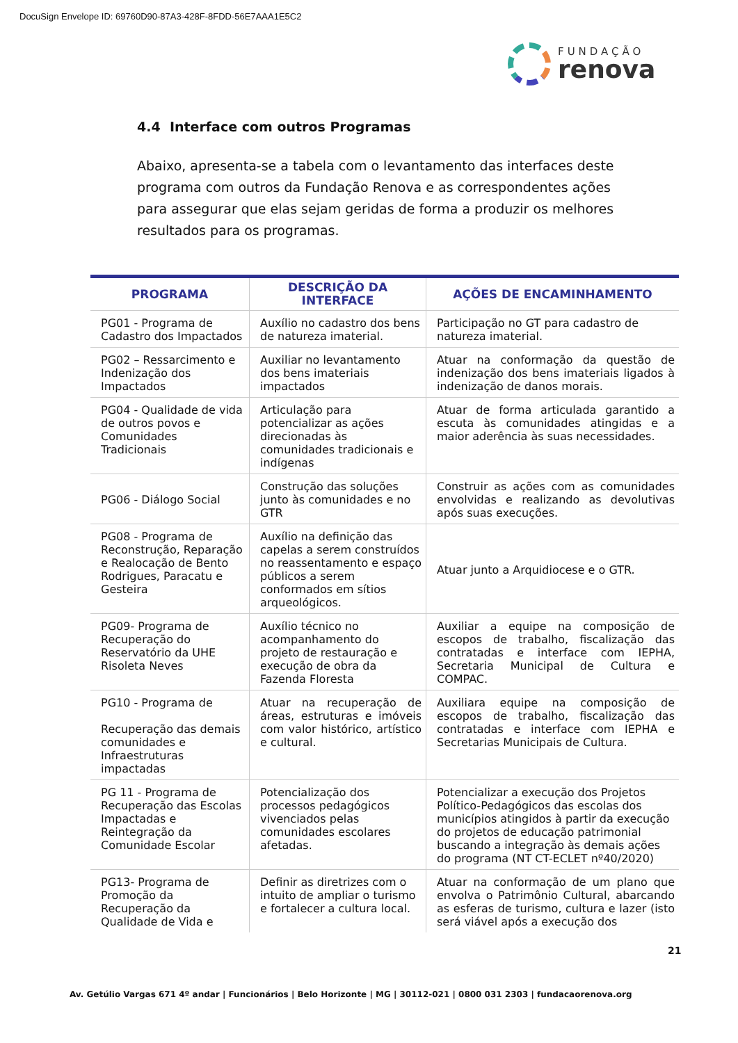DocuSign Envelope ID: 69760D90-87A3-428F-8FDD-56E7AAA1E5C2
FUNDAÇÃO
renova
4.4 Interface com outros Programas
Abaixo, apresenta-se a tabela com o levantamento das interfaces deste programa com outros da Fundação Renova e as correspondentes ações para assegurar que elas sejam geridas de forma a produzir os melhores resultados para os programas.
| PROGRAMA | DESCRIÇÃO DA INTERFACE | AÇÕES DE ENCAMINHAMENTO |
| --- | --- | --- |
| PG01 - Programa de Cadastro dos Impactados | Auxílio no cadastro dos bens de natureza imaterial. | Participação no GT para cadastro de natureza imaterial. |
| PG02 – Ressarcimento e Indenização dos Impactados | Auxiliar no levantamento dos bens imateriais impactados | Atuar na conformação da questão de indenização dos bens imateriais ligados à indenização de danos morais. |
| PG04 - Qualidade de vida de outros povos e Comunidades Tradicionais | Articulação para potencializar as ações direcionadas às comunidades tradicionais e indígenas | Atuar de forma articulada garantido a escuta às comunidades atingidas e a maior aderência às suas necessidades. |
| PG06 - Diálogo Social | Construção das soluções junto às comunidades e no GTR | Construir as ações com as comunidades envolvidas e realizando as devolutivas após suas execuções. |
| PG08 - Programa de Reconstrução, Reparação e Realocação de Bento Rodrigues, Paracatu e Gesteira | Auxílio na definição das capelas a serem construídos no reassentamento e espaço públicos a serem conformados em sítios arqueológicos. | Atuar junto a Arquidiocese e o GTR. |
| PG09- Programa de Recuperação do Reservatório da UHE Risoleta Neves | Auxílio técnico no acompanhamento do projeto de restauração e execução de obra da Fazenda Floresta | Auxiliar a equipe na composição de escopos de trabalho, fiscalização das contratadas e interface com IEPHA, Secretaria Municipal de Cultura e COMPAC. |
| PG10 - Programa de Recuperação das demais comunidades e Infraestruturas impactadas | Atuar na recuperação de áreas, estruturas e imóveis com valor histórico, artístico e cultural. | Auxiliara equipe na composição de escopos de trabalho, fiscalização das contratadas e interface com IEPHA e Secretarias Municipais de Cultura. |
| PG 11 - Programa de Recuperação das Escolas Impactadas e Reintegração da Comunidade Escolar | Potencialização dos processos pedagógicos vivenciados pelas comunidades escolares afetadas. | Potencializar a execução dos Projetos Político-Pedagógicos das escolas dos municípios atingidos à partir da execução do projetos de educação patrimonial buscando a integração às demais ações do programa (NT CT-ECLET nº40/2020) |
| PG13- Programa de Promoção da Recuperação da Qualidade de Vida e | Definir as diretrizes com o intuito de ampliar o turismo e fortalecer a cultura local. | Atuar na conformação de um plano que envolva o Patrimônio Cultural, abarcando as esferas de turismo, cultura e lazer (isto será viável após a execução dos |
21
Av. Getúlio Vargas 671 4º andar | Funcionários | Belo Horizonte | MG | 30112-021 | 0800 031 2303 | fundacaorenova.org